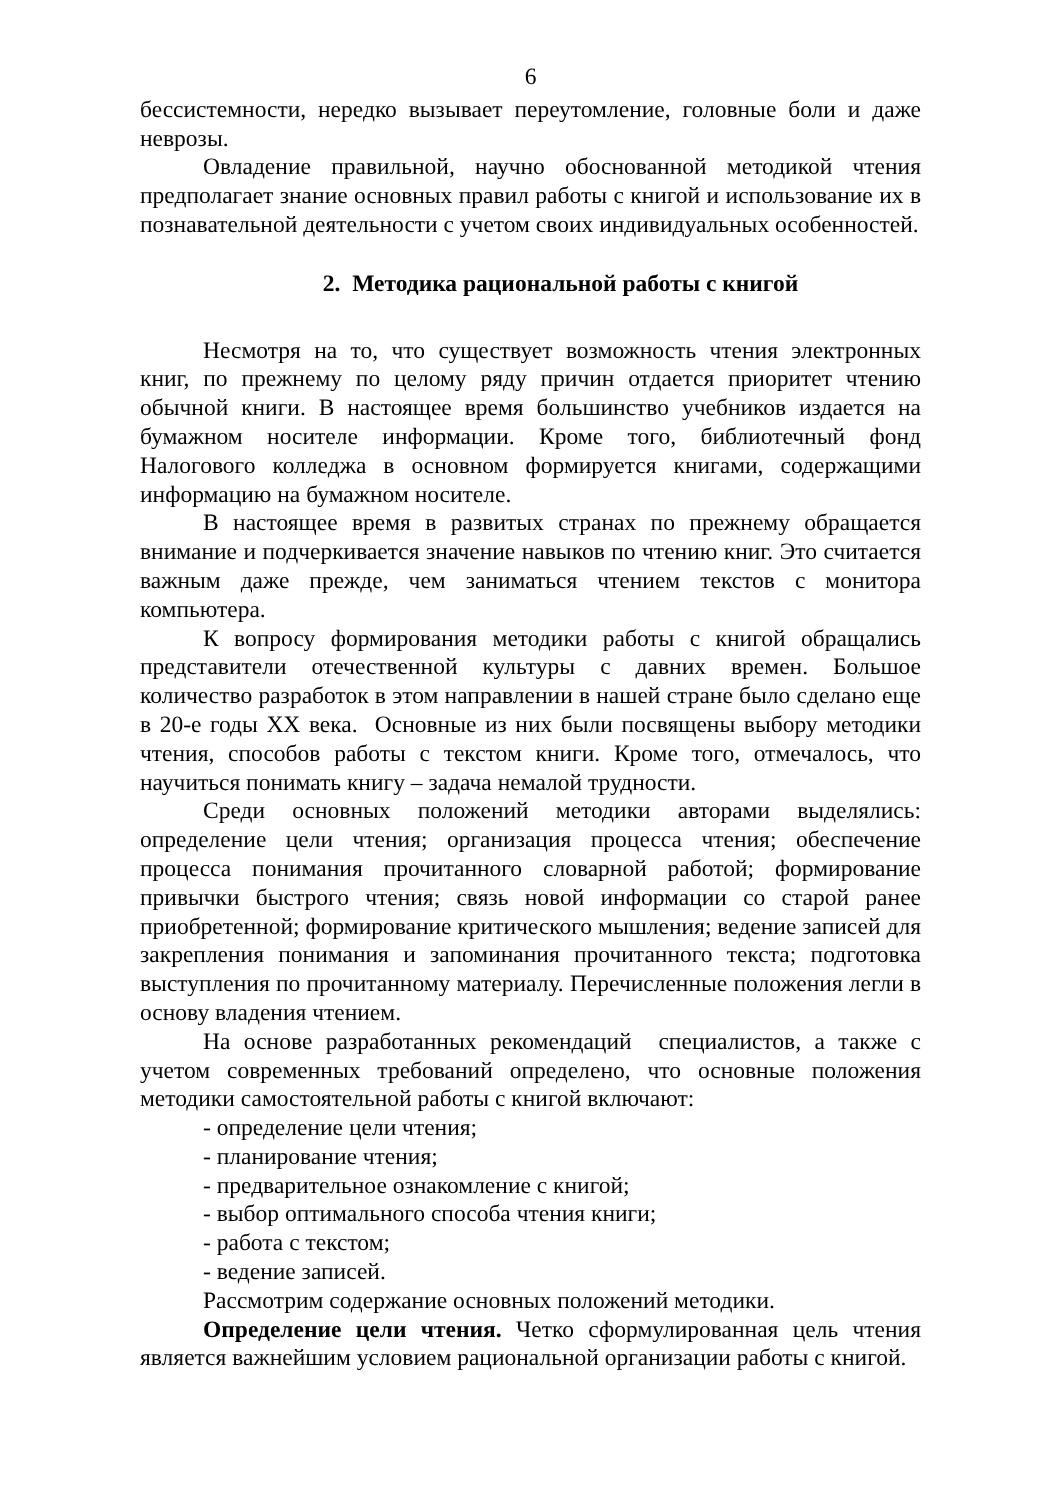6
бессистемности, нередко вызывает переутомление, головные боли и даже неврозы.
Овладение правильной, научно обоснованной методикой чтения предполагает знание основных правил работы с книгой и использование их в познавательной деятельности с учетом своих индивидуальных особенностей.
2. Методика рациональной работы с книгой
Несмотря на то, что существует возможность чтения электронных книг, по прежнему по целому ряду причин отдается приоритет чтению обычной книги. В настоящее время большинство учебников издается на бумажном носителе информации. Кроме того, библиотечный фонд Налогового колледжа в основном формируется книгами, содержащими информацию на бумажном носителе.
В настоящее время в развитых странах по прежнему обращается внимание и подчеркивается значение навыков по чтению книг. Это считается важным даже прежде, чем заниматься чтением текстов с монитора компьютера.
К вопросу формирования методики работы с книгой обращались представители отечественной культуры с давних времен. Большое количество разработок в этом направлении в нашей стране было сделано еще в 20-е годы XX века. Основные из них были посвящены выбору методики чтения, способов работы с текстом книги. Кроме того, отмечалось, что научиться понимать книгу – задача немалой трудности.
Среди основных положений методики авторами выделялись: определение цели чтения; организация процесса чтения; обеспечение процесса понимания прочитанного словарной работой; формирование привычки быстрого чтения; связь новой информации со старой ранее приобретенной; формирование критического мышления; ведение записей для закрепления понимания и запоминания прочитанного текста; подготовка выступления по прочитанному материалу. Перечисленные положения легли в основу владения чтением.
На основе разработанных рекомендаций специалистов, а также с учетом современных требований определено, что основные положения методики самостоятельной работы с книгой включают:
- определение цели чтения;
- планирование чтения;
- предварительное ознакомление с книгой;
- выбор оптимального способа чтения книги;
- работа с текстом;
- ведение записей.
Рассмотрим содержание основных положений методики.
Определение цели чтения. Четко сформулированная цель чтения является важнейшим условием рациональной организации работы с книгой.